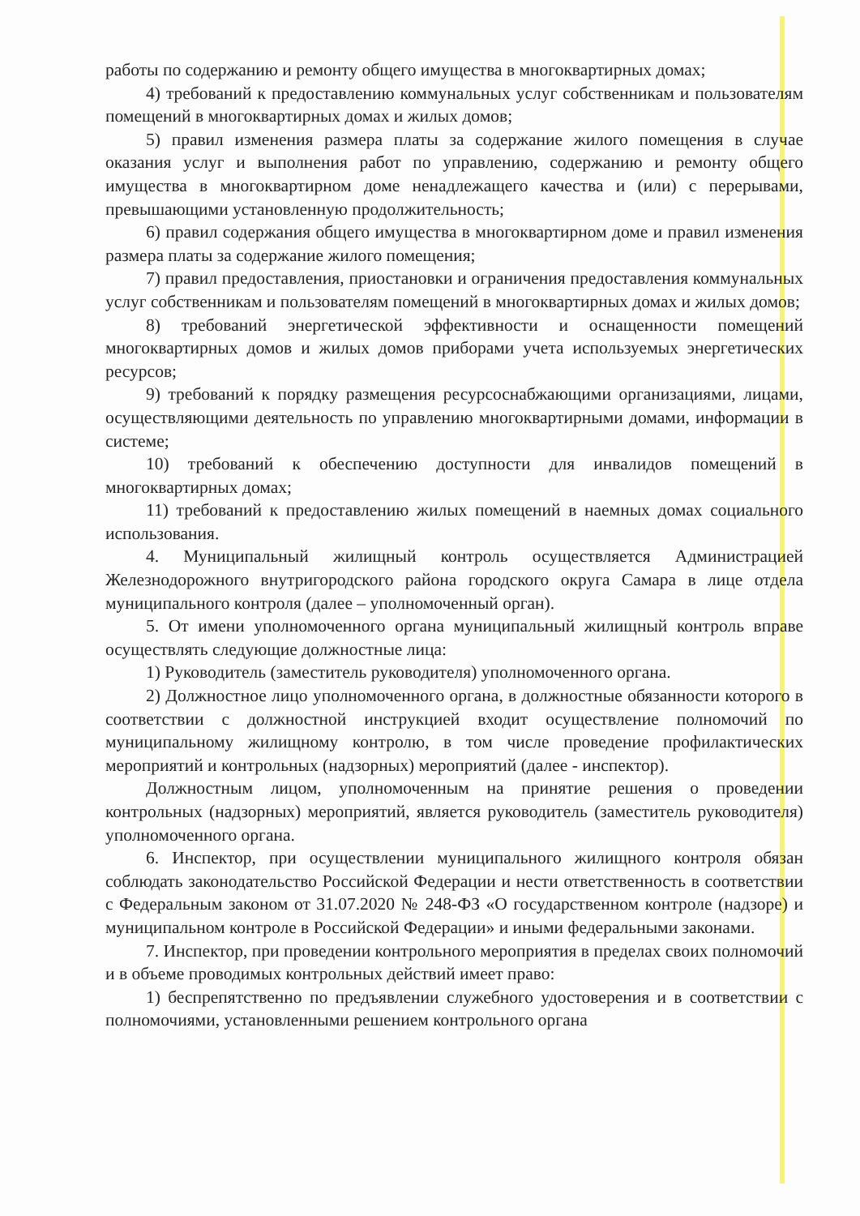работы по содержанию и ремонту общего имущества в многоквартирных домах;
4) требований к предоставлению коммунальных услуг собственникам и пользователям помещений в многоквартирных домах и жилых домов;
5) правил изменения размера платы за содержание жилого помещения в случае оказания услуг и выполнения работ по управлению, содержанию и ремонту общего имущества в многоквартирном доме ненадлежащего качества и (или) с перерывами, превышающими установленную продолжительность;
6) правил содержания общего имущества в многоквартирном доме и правил изменения размера платы за содержание жилого помещения;
7) правил предоставления, приостановки и ограничения предоставления коммунальных услуг собственникам и пользователям помещений в многоквартирных домах и жилых домов;
8) требований энергетической эффективности и оснащенности помещений многоквартирных домов и жилых домов приборами учета используемых энергетических ресурсов;
9) требований к порядку размещения ресурсоснабжающими организациями, лицами, осуществляющими деятельность по управлению многоквартирными домами, информации в системе;
10) требований к обеспечению доступности для инвалидов помещений в многоквартирных домах;
11) требований к предоставлению жилых помещений в наемных домах социального использования.
4. Муниципальный жилищный контроль осуществляется Администрацией Железнодорожного внутригородского района городского округа Самара в лице отдела муниципального контроля (далее – уполномоченный орган).
5. От имени уполномоченного органа муниципальный жилищный контроль вправе осуществлять следующие должностные лица:
1) Руководитель (заместитель руководителя) уполномоченного органа.
2) Должностное лицо уполномоченного органа, в должностные обязанности которого в соответствии с должностной инструкцией входит осуществление полномочий по муниципальному жилищному контролю, в том числе проведение профилактических мероприятий и контрольных (надзорных) мероприятий (далее - инспектор).
Должностным лицом, уполномоченным на принятие решения о проведении контрольных (надзорных) мероприятий, является руководитель (заместитель руководителя) уполномоченного органа.
6. Инспектор, при осуществлении муниципального жилищного контроля обязан соблюдать законодательство Российской Федерации и нести ответственность в соответствии с Федеральным законом от 31.07.2020 № 248-ФЗ «О государственном контроле (надзоре) и муниципальном контроле в Российской Федерации» и иными федеральными законами.
7. Инспектор, при проведении контрольного мероприятия в пределах своих полномочий и в объеме проводимых контрольных действий имеет право:
1) беспрепятственно по предъявлении служебного удостоверения и в соответствии с полномочиями, установленными решением контрольного органа